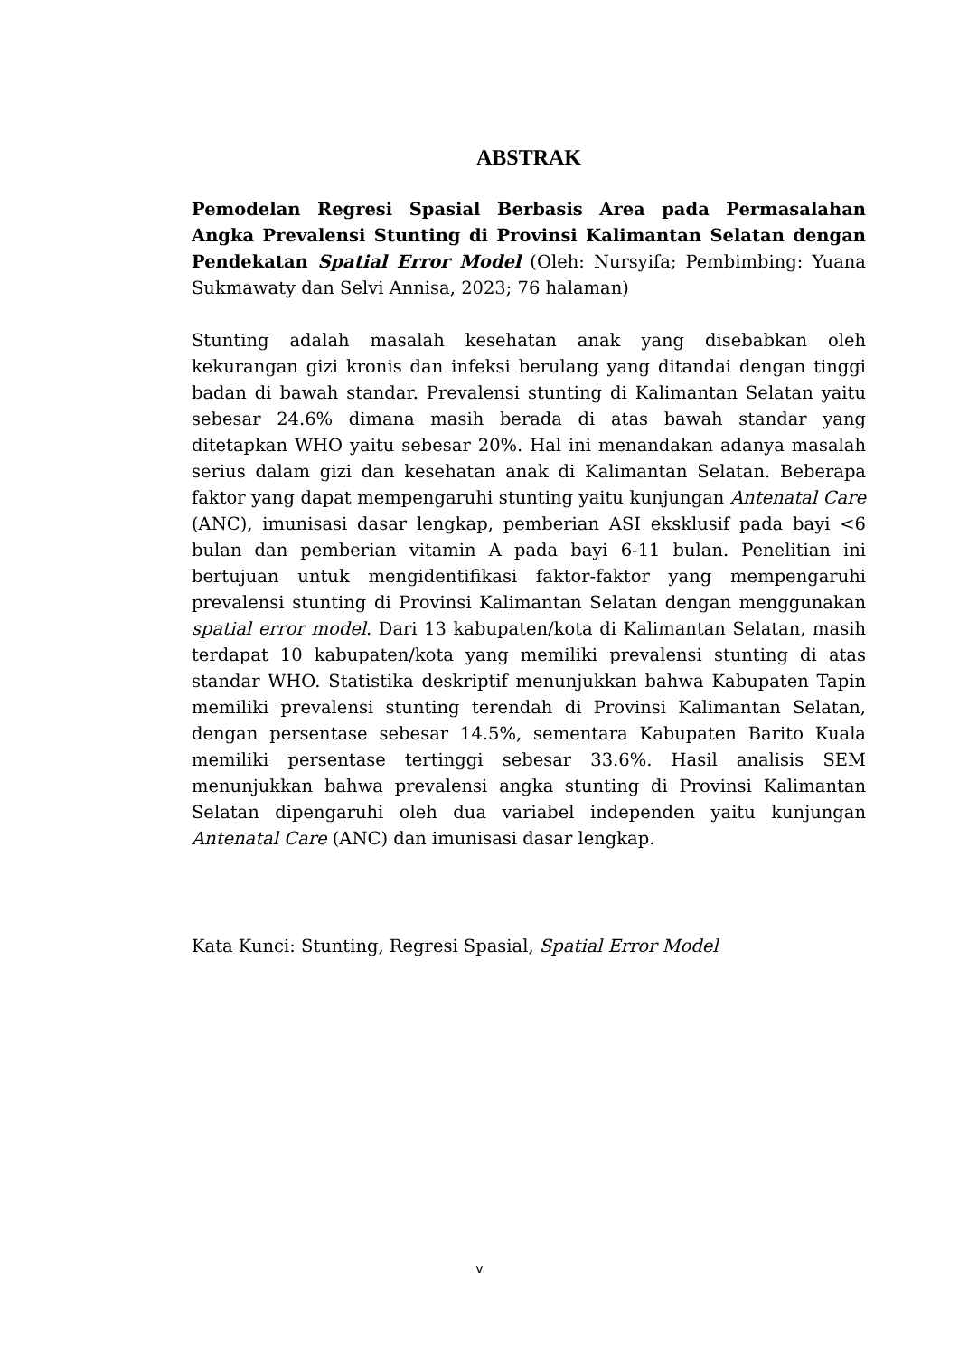ABSTRAK
Pemodelan Regresi Spasial Berbasis Area pada Permasalahan Angka Prevalensi Stunting di Provinsi Kalimantan Selatan dengan Pendekatan Spatial Error Model (Oleh: Nursyifa; Pembimbing: Yuana Sukmawaty dan Selvi Annisa, 2023; 76 halaman)
Stunting adalah masalah kesehatan anak yang disebabkan oleh kekurangan gizi kronis dan infeksi berulang yang ditandai dengan tinggi badan di bawah standar. Prevalensi stunting di Kalimantan Selatan yaitu sebesar 24.6% dimana masih berada di atas bawah standar yang ditetapkan WHO yaitu sebesar 20%. Hal ini menandakan adanya masalah serius dalam gizi dan kesehatan anak di Kalimantan Selatan. Beberapa faktor yang dapat mempengaruhi stunting yaitu kunjungan Antenatal Care (ANC), imunisasi dasar lengkap, pemberian ASI eksklusif pada bayi <6 bulan dan pemberian vitamin A pada bayi 6-11 bulan. Penelitian ini bertujuan untuk mengidentifikasi faktor-faktor yang mempengaruhi prevalensi stunting di Provinsi Kalimantan Selatan dengan menggunakan spatial error model. Dari 13 kabupaten/kota di Kalimantan Selatan, masih terdapat 10 kabupaten/kota yang memiliki prevalensi stunting di atas standar WHO. Statistika deskriptif menunjukkan bahwa Kabupaten Tapin memiliki prevalensi stunting terendah di Provinsi Kalimantan Selatan, dengan persentase sebesar 14.5%, sementara Kabupaten Barito Kuala memiliki persentase tertinggi sebesar 33.6%. Hasil analisis SEM menunjukkan bahwa prevalensi angka stunting di Provinsi Kalimantan Selatan dipengaruhi oleh dua variabel independen yaitu kunjungan Antenatal Care (ANC) dan imunisasi dasar lengkap.
Kata Kunci: Stunting, Regresi Spasial, Spatial Error Model
v